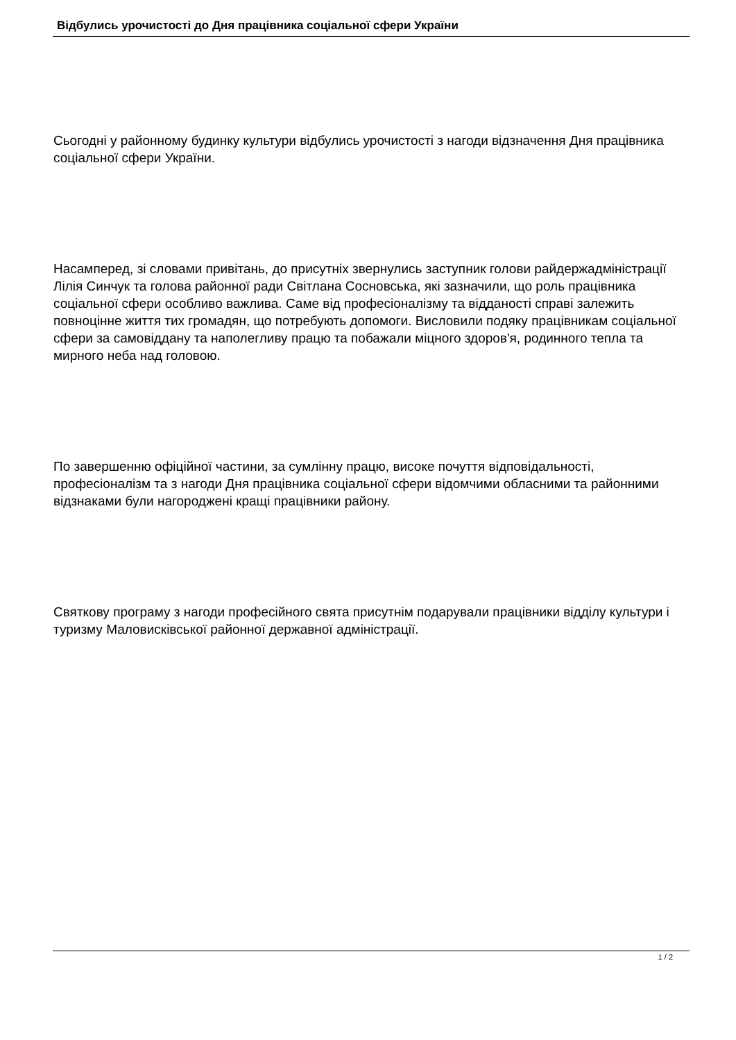Відбулись урочистості до Дня працівника соціальної сфери України
Сьогодні у районному будинку культури відбулись урочистості з нагоди відзначення Дня працівника соціальної сфери України.
Насамперед, зі словами привітань, до присутніх звернулись заступник голови райдержадміністрації Лілія Синчук та голова районної ради Світлана Сосновська, які зазначили, що роль працівника соціальної сфери особливо важлива. Саме від професіоналізму та відданості справі залежить повноцінне життя тих громадян, що потребують допомоги. Висловили подяку працівникам соціальної сфери за самовіддану та наполегливу працю та побажали міцного здоров'я, родинного тепла та мирного неба над головою.
По завершенню офіційної частини, за сумлінну працю, високе почуття відповідальності, професіоналізм та з нагоди Дня працівника соціальної сфери відомчими обласними та районними відзнаками були нагороджені кращі працівники району.
Святкову програму з нагоди професійного свята присутнім подарували працівники відділу культури і туризму Маловисківської районної державної адміністрації.
1 / 2